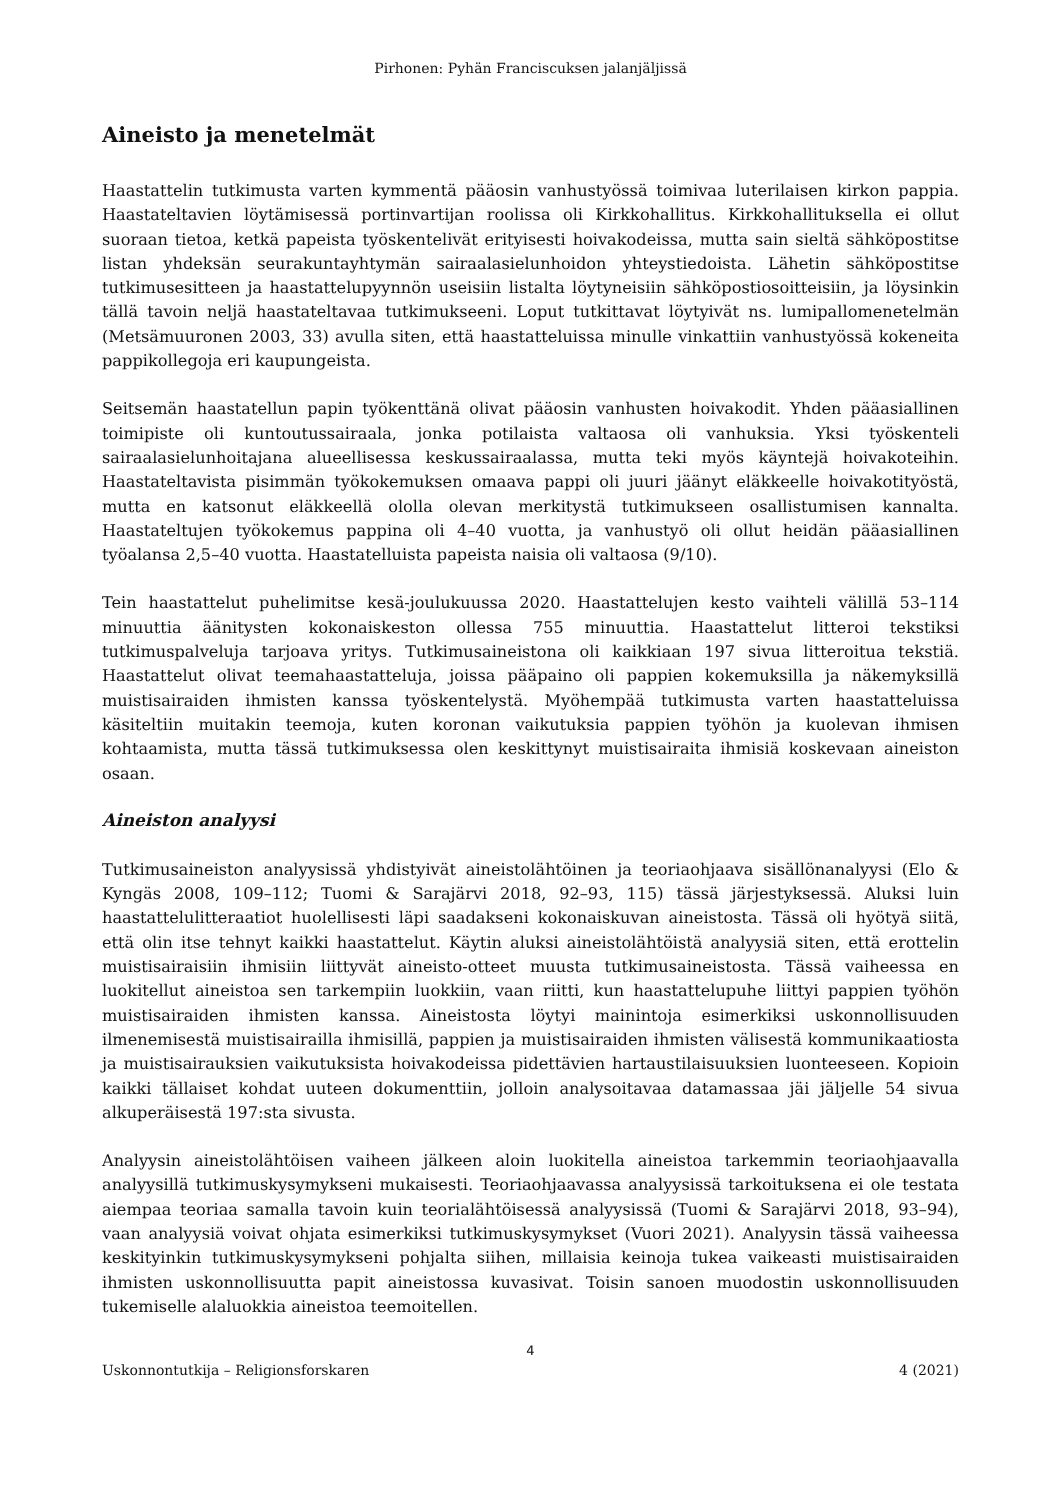Pirhonen: Pyhän Franciscuksen jalanjäljissä
Aineisto ja menetelmät
Haastattelin tutkimusta varten kymmentä pääosin vanhustyössä toimivaa luterilaisen kirkon pappia. Haastateltavien löytämisessä portinvartijan roolissa oli Kirkkohallitus. Kirkkohallituksella ei ollut suoraan tietoa, ketkä papeista työskentelivät erityisesti hoivakodeissa, mutta sain sieltä sähköpostitse listan yhdeksän seurakuntayhtymän sairaalasielunhoidon yhteystiedoista. Lähetin sähköpostitse tutkimusesitteen ja haastattelupyynnön useisiin listalta löytyneisiin sähköpostiosoitteisiin, ja löysinkin tällä tavoin neljä haastateltavaa tutkimukseeni. Loput tutkittavat löytyivät ns. lumipallomenetelmän (Metsämuuronen 2003, 33) avulla siten, että haastatteluissa minulle vinkattiin vanhustyössä kokeneita pappikollegoja eri kaupungeista.
Seitsemän haastatellun papin työkenttänä olivat pääosin vanhusten hoivakodit. Yhden pääasiallinen toimipiste oli kuntoutussairaala, jonka potilaista valtaosa oli vanhuksia. Yksi työskenteli sairaalasielunhoitajana alueellisessa keskussairaalassa, mutta teki myös käyntejä hoivakoteihin. Haastateltavista pisimmän työkokemuksen omaava pappi oli juuri jäänyt eläkkeelle hoivakotityöstä, mutta en katsonut eläkkeellä ololla olevan merkitystä tutkimukseen osallistumisen kannalta. Haastateltujen työkokemus pappina oli 4–40 vuotta, ja vanhustyö oli ollut heidän pääasiallinen työalansa 2,5–40 vuotta. Haastatelluista papeista naisia oli valtaosa (9/10).
Tein haastattelut puhelimitse kesä-joulukuussa 2020. Haastattelujen kesto vaihteli välillä 53–114 minuuttia äänitysten kokonaiskeston ollessa 755 minuuttia. Haastattelut litteroi tekstiksi tutkimuspalveluja tarjoava yritys. Tutkimusaineistona oli kaikkiaan 197 sivua litteroitua tekstiä. Haastattelut olivat teemahaastatteluja, joissa pääpaino oli pappien kokemuksilla ja näkemyksillä muistisairaiden ihmisten kanssa työskentelystä. Myöhempää tutkimusta varten haastatteluissa käsiteltiin muitakin teemoja, kuten koronan vaikutuksia pappien työhön ja kuolevan ihmisen kohtaamista, mutta tässä tutkimuksessa olen keskittynyt muistisairaita ihmisiä koskevaan aineiston osaan.
Aineiston analyysi
Tutkimusaineiston analyysissä yhdistyivät aineistolähtöinen ja teoriaohjaava sisällönanalyysi (Elo & Kyngäs 2008, 109–112; Tuomi & Sarajärvi 2018, 92–93, 115) tässä järjestyksessä. Aluksi luin haastattelulitteraatiot huolellisesti läpi saadakseni kokonaiskuvan aineistosta. Tässä oli hyötyä siitä, että olin itse tehnyt kaikki haastattelut. Käytin aluksi aineistolähtöistä analyysiä siten, että erottelin muistisairaisiin ihmisiin liittyvät aineisto-otteet muusta tutkimusaineistosta. Tässä vaiheessa en luokitellut aineistoa sen tarkempiin luokkiin, vaan riitti, kun haastattelupuhe liittyi pappien työhön muistisairaiden ihmisten kanssa. Aineistosta löytyi mainintoja esimerkiksi uskonnollisuuden ilmenemisestä muistisairailla ihmisillä, pappien ja muistisairaiden ihmisten välisestä kommunikaatiosta ja muistisairauksien vaikutuksista hoivakodeissa pidettävien hartaustilaisuuksien luonteeseen. Kopioin kaikki tällaiset kohdat uuteen dokumenttiin, jolloin analysoitavaa datamassaa jäi jäljelle 54 sivua alkuperäisestä 197:sta sivusta.
Analyysin aineistolähtöisen vaiheen jälkeen aloin luokitella aineistoa tarkemmin teoriaohjaavalla analyysillä tutkimuskysymykseni mukaisesti. Teoriaohjaavassa analyysissä tarkoituksena ei ole testata aiempaa teoriaa samalla tavoin kuin teorialähtöisessä analyysissä (Tuomi & Sarajärvi 2018, 93–94), vaan analyysiä voivat ohjata esimerkiksi tutkimuskysymykset (Vuori 2021). Analyysin tässä vaiheessa keskityinkin tutkimuskysymykseni pohjalta siihen, millaisia keinoja tukea vaikeasti muistisairaiden ihmisten uskonnollisuutta papit aineistossa kuvasivat. Toisin sanoen muodostin uskonnollisuuden tukemiselle alaluokkia aineistoa teemoitellen.
4
Uskonnontutkija – Religionsforskaren 4 (2021)